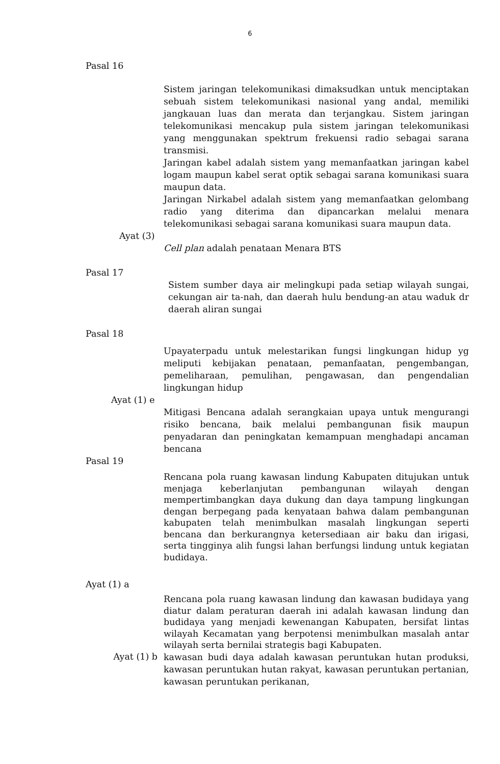6
Pasal 16
Sistem jaringan telekomunikasi dimaksudkan untuk menciptakan sebuah sistem telekomunikasi nasional yang andal, memiliki jangkauan luas dan merata dan terjangkau. Sistem jaringan telekomunikasi mencakup pula sistem jaringan telekomunikasi yang menggunakan spektrum frekuensi radio sebagai sarana transmisi.
Jaringan kabel adalah sistem yang memanfaatkan jaringan kabel logam maupun kabel serat optik sebagai sarana komunikasi suara maupun data.
Jaringan Nirkabel adalah sistem yang memanfaatkan gelombang radio yang diterima dan dipancarkan melalui menara telekomunikasi sebagai sarana komunikasi suara maupun data.
Ayat (3)
Cell plan adalah penataan Menara BTS
Pasal 17
Sistem sumber daya air melingkupi pada setiap wilayah sungai, cekungan air ta-nah, dan daerah hulu bendung-an atau waduk dr daerah aliran sungai
Pasal 18
Upayaterpadu untuk melestarikan fungsi lingkungan hidup yg meliputi kebijakan penataan, pemanfaatan, pengembangan, pemeliharaan, pemulihan, pengawasan, dan pengendalian lingkungan hidup
Ayat (1) e
Mitigasi Bencana adalah serangkaian upaya untuk mengurangi risiko bencana, baik melalui pembangunan fisik maupun penyadaran dan peningkatan kemampuan menghadapi ancaman bencana
Pasal 19
Rencana pola ruang kawasan lindung Kabupaten ditujukan untuk menjaga keberlanjutan pembangunan wilayah dengan mempertimbangkan daya dukung dan daya tampung lingkungan dengan berpegang pada kenyataan bahwa dalam pembangunan kabupaten telah menimbulkan masalah lingkungan seperti bencana dan berkurangnya ketersediaan air baku dan irigasi, serta tingginya alih fungsi lahan berfungsi lindung untuk kegiatan budidaya.
Ayat (1) a
Rencana pola ruang kawasan lindung dan kawasan budidaya yang diatur dalam peraturan daerah ini adalah kawasan lindung dan budidaya yang menjadi kewenangan Kabupaten, bersifat lintas wilayah Kecamatan yang berpotensi menimbulkan masalah antar wilayah serta bernilai strategis bagi Kabupaten.
Ayat (1) b
kawasan budi daya adalah kawasan peruntukan hutan produksi, kawasan peruntukan hutan rakyat, kawasan peruntukan pertanian, kawasan peruntukan perikanan,